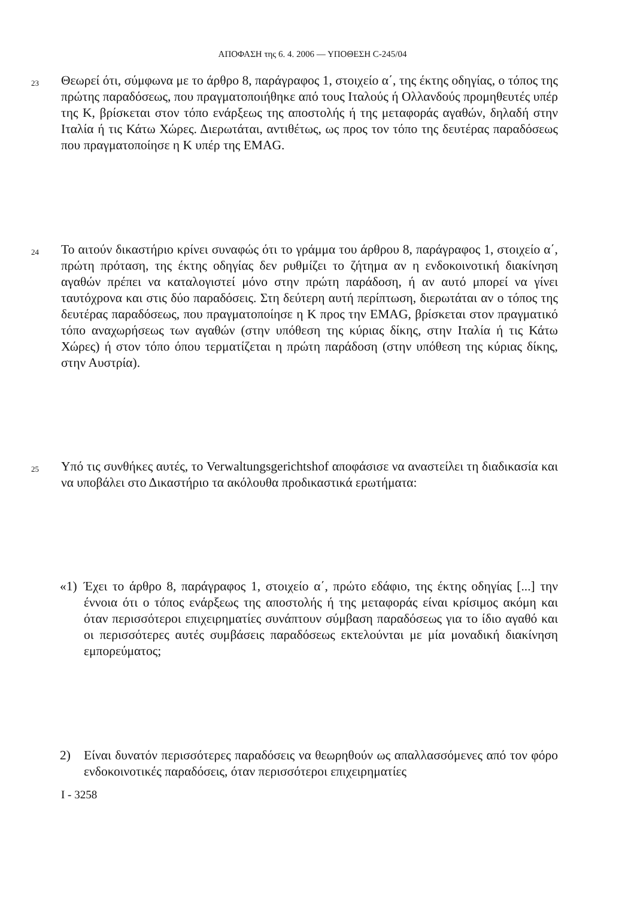ΑΠΟΦΑΣΗ της 6. 4. 2006 — ΥΠΟΘΕΣΗ C-245/04
23
Θεωρεί ότι, σύμφωνα με το άρθρο 8, παράγραφος 1, στοιχείο α΄, της έκτης οδηγίας, ο τόπος της πρώτης παραδόσεως, που πραγματοποιήθηκε από τους Ιταλούς ή Ολλανδούς προμηθευτές υπέρ της K, βρίσκεται στον τόπο ενάρξεως της αποστολής ή της μεταφοράς αγαθών, δηλαδή στην Ιταλία ή τις Κάτω Χώρες. Διερωτάται, αντιθέτως, ως προς τον τόπο της δευτέρας παραδόσεως που πραγματοποίησε η K υπέρ της EMAG.
24
Το αιτούν δικαστήριο κρίνει συναφώς ότι το γράμμα του άρθρου 8, παράγραφος 1, στοιχείο α΄, πρώτη πρόταση, της έκτης οδηγίας δεν ρυθμίζει το ζήτημα αν η ενδοκοινοτική διακίνηση αγαθών πρέπει να καταλογιστεί μόνο στην πρώτη παράδοση, ή αν αυτό μπορεί να γίνει ταυτόχρονα και στις δύο παραδόσεις. Στη δεύτερη αυτή περίπτωση, διερωτάται αν ο τόπος της δευτέρας παραδόσεως, που πραγματοποίησε η K προς την EMAG, βρίσκεται στον πραγματικό τόπο αναχωρήσεως των αγαθών (στην υπόθεση της κύριας δίκης, στην Ιταλία ή τις Κάτω Χώρες) ή στον τόπο όπου τερματίζεται η πρώτη παράδοση (στην υπόθεση της κύριας δίκης, στην Αυστρία).
25
Υπό τις συνθήκες αυτές, το Verwaltungsgerichtshof αποφάσισε να αναστείλει τη διαδικασία και να υποβάλει στο Δικαστήριο τα ακόλουθα προδικαστικά ερωτήματα:
«1) Έχει το άρθρο 8, παράγραφος 1, στοιχείο α΄, πρώτο εδάφιο, της έκτης οδηγίας [...] την έννοια ότι ο τόπος ενάρξεως της αποστολής ή της μεταφοράς είναι κρίσιμος ακόμη και όταν περισσότεροι επιχειρηματίες συνάπτουν σύμβαση παραδόσεως για το ίδιο αγαθό και οι περισσότερες αυτές συμβάσεις παραδόσεως εκτελούνται με μία μοναδική διακίνηση εμπορεύματος;
2) Είναι δυνατόν περισσότερες παραδόσεις να θεωρηθούν ως απαλλασσόμενες από τον φόρο ενδοκοινοτικές παραδόσεις, όταν περισσότεροι επιχειρηματίες
I - 3258